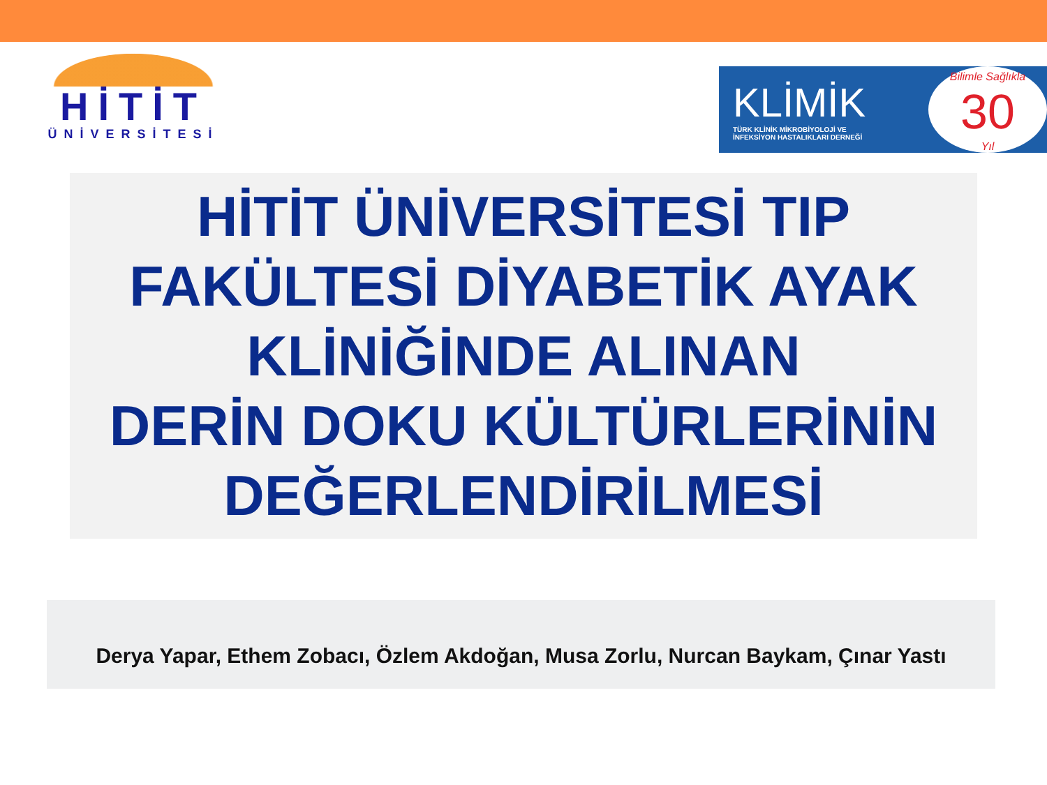HİTİT
ÜNİVERSİTESİ
KLİMİK
TÜRK KLİNİK MİKROBİYOLOJİ VE
İNFEKSİYON HASTALIKLARI DERNEĞİ
Bilimle Sağlıkla
30
Yıl
HİTİT ÜNİVERSİTESİ TIP
FAKÜLTESİ DİYABETİK AYAK
KLİNİĞİNDE ALINAN
DERİN DOKU KÜLTÜRLERİNİN
DEĞERLENDİRİLMESİ
Derya Yapar, Ethem Zobacı, Özlem Akdoğan, Musa Zorlu, Nurcan Baykam, Çınar Yastı